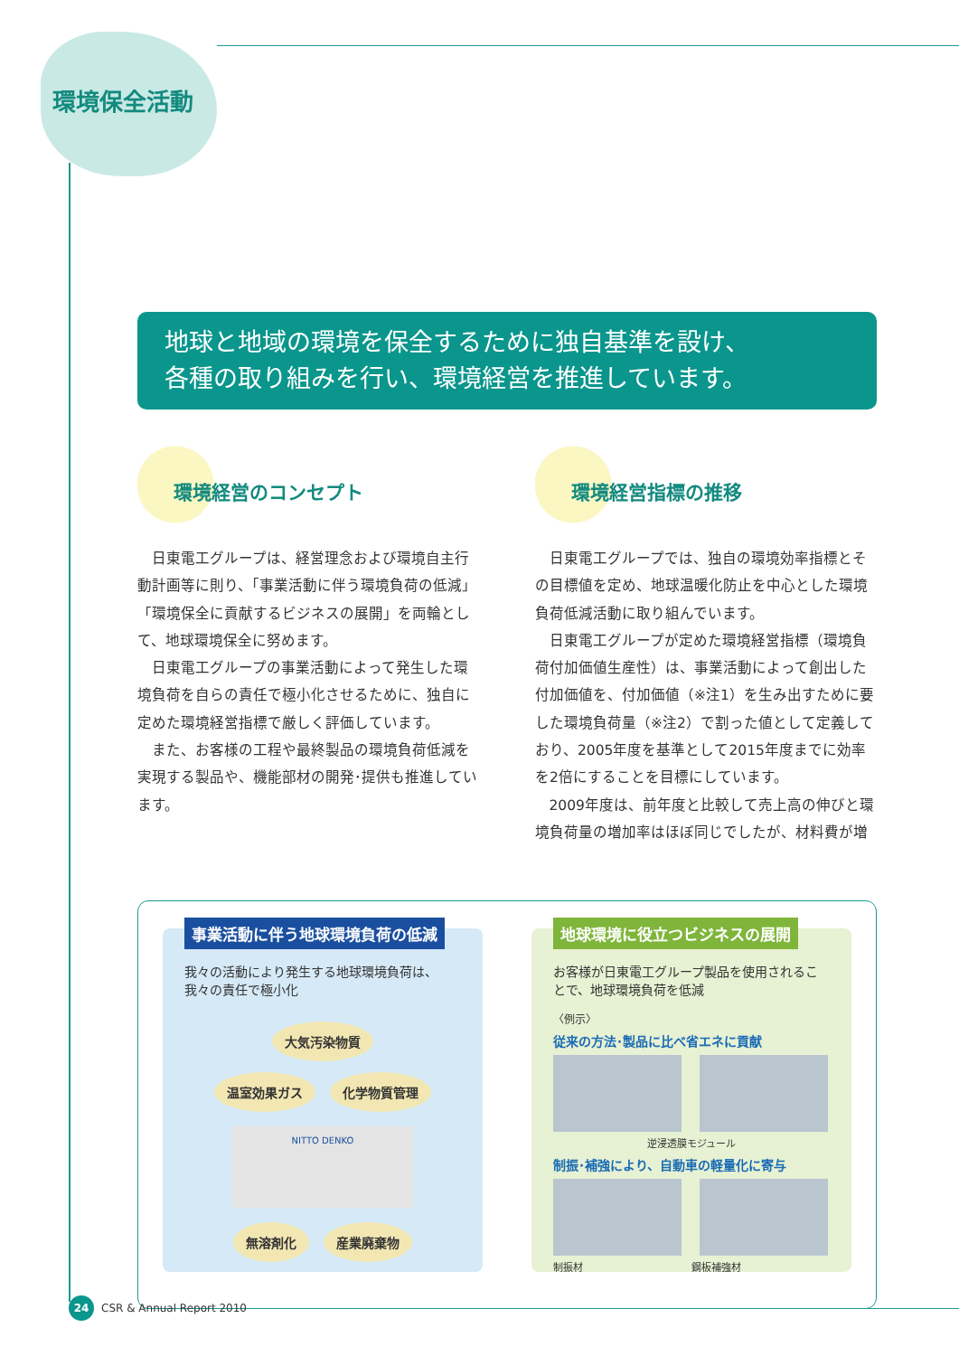環境保全活動
地球と地域の環境を保全するために独自基準を設け、
各種の取り組みを行い、環境経営を推進しています。
環境経営のコンセプト
日東電工グループは、経営理念および環境自主行動計画等に則り、「事業活動に伴う環境負荷の低減」「環境保全に貢献するビジネスの展開」を両輪として、地球環境保全に努めます。
日東電工グループの事業活動によって発生した環境負荷を自らの責任で極小化させるために、独自に定めた環境経営指標で厳しく評価しています。
また、お客様の工程や最終製品の環境負荷低減を実現する製品や、機能部材の開発･提供も推進しています。
環境経営指標の推移
日東電工グループでは、独自の環境効率指標とその目標値を定め、地球温暖化防止を中心とした環境負荷低減活動に取り組んでいます。
日東電工グループが定めた環境経営指標（環境負荷付加価値生産性）は、事業活動によって創出した付加価値を、付加価値（※注1）を生み出すために要した環境負荷量（※注2）で割った値として定義しており、2005年度を基準として2015年度までに効率を2倍にすることを目標にしています。
2009年度は、前年度と比較して売上高の伸びと環境負荷量の増加率はほぼ同じでしたが、材料費が増
事業活動に伴う地球環境負荷の低減
我々の活動により発生する地球環境負荷は、
我々の責任で極小化
大気汚染物質
温室効果ガス 化学物質管理
NITTO DENKO
無溶剤化 産業廃棄物
地球環境に役立つビジネスの展開
お客様が日東電工グループ製品を使用されることで、地球環境負荷を低減
〈例示〉
従来の方法･製品に比べ省エネに貢献
逆浸透膜モジュール
制振･補強により、自動車の軽量化に寄与
制振材 鋼板補強材
24
CSR & Annual Report 2010